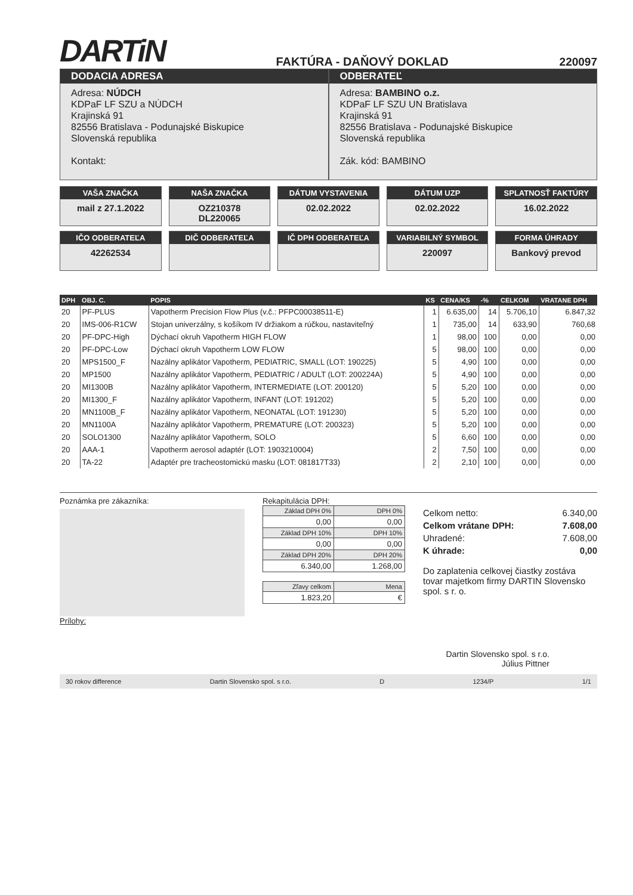DARTiN
FAKTÚRA - DAŇOVÝ DOKLAD
220097
DODACIA ADRESA
Adresa: NÚDCH
KDPaF LF SZU a NÚDCH
Krajinská 91
82556 Bratislava - Podunajské Biskupice
Slovenská republika
Kontakt:
ODBERATEĽ
Adresa: BAMBINO o.z.
KDPaF LF SZU UN Bratislava
Krajinská 91
82556 Bratislava - Podunajské Biskupice
Slovenská republika
Zák. kód: BAMBINO
VAŠA ZNAČKA
mail z 27.1.2022
NAŠA ZNAČKA
OZ210378
DL220065
DÁTUM VYSTAVENIA
02.02.2022
DÁTUM UZP
02.02.2022
SPLATNOSŤ FAKTÚRY
16.02.2022
IČO ODBERATEĽA
42262534
DIČ ODBERATEĽA
IČ DPH ODBERATEĽA
VARIABILNÝ SYMBOL
220097
FORMA ÚHRADY
Bankový prevod
| DPH | OBJ. C. | POPIS | KS | CENA/KS | -% | CELKOM | VRATANE DPH |
| --- | --- | --- | --- | --- | --- | --- | --- |
| 20 | PF-PLUS | Vapotherm Precision Flow Plus (v.č.: PFPC00038511-E) | 1 | 6.635,00 | 14 | 5.706,10 | 6.847,32 |
| 20 | IMS-006-R1CW | Stojan univerzálny, s košíkom IV držiakom a rúčkou, nastaviteľný | 1 | 735,00 | 14 | 633,90 | 760,68 |
| 20 | PF-DPC-High | Dýchací okruh Vapotherm HIGH FLOW | 1 | 98,00 | 100 | 0,00 | 0,00 |
| 20 | PF-DPC-Low | Dýchací okruh Vapotherm LOW FLOW | 5 | 98,00 | 100 | 0,00 | 0,00 |
| 20 | MPS1500_F | Nazálny aplikátor Vapotherm, PEDIATRIC, SMALL (LOT: 190225) | 5 | 4,90 | 100 | 0,00 | 0,00 |
| 20 | MP1500 | Nazálny aplikátor Vapotherm, PEDIATRIC / ADULT (LOT: 200224A) | 5 | 4,90 | 100 | 0,00 | 0,00 |
| 20 | MI1300B | Nazálny aplikátor Vapotherm, INTERMEDIATE (LOT: 200120) | 5 | 5,20 | 100 | 0,00 | 0,00 |
| 20 | MI1300_F | Nazálny aplikátor Vapotherm, INFANT (LOT: 191202) | 5 | 5,20 | 100 | 0,00 | 0,00 |
| 20 | MN1100B_F | Nazálny aplikátor Vapotherm, NEONATAL (LOT: 191230) | 5 | 5,20 | 100 | 0,00 | 0,00 |
| 20 | MN1100A | Nazálny aplikátor Vapotherm, PREMATURE (LOT: 200323) | 5 | 5,20 | 100 | 0,00 | 0,00 |
| 20 | SOLO1300 | Nazálny aplikátor Vapotherm, SOLO | 5 | 6,60 | 100 | 0,00 | 0,00 |
| 20 | AAA-1 | Vapotherm aerosol adaptér (LOT: 1903210004) | 2 | 7,50 | 100 | 0,00 | 0,00 |
| 20 | TA-22 | Adaptér pre tracheostomickú masku (LOT: 081817T33) | 2 | 2,10 | 100 | 0,00 | 0,00 |
Poznámka pre zákazníka:
Prílohy:
Rekapitulácia DPH:
| Základ DPH 0% | DPH 0% |
| 0,00 | 0,00 |
| Základ DPH 10% | DPH 10% |
| 0,00 | 0,00 |
| Základ DPH 20% | DPH 20% |
| 6.340,00 | 1.268,00 |
| Zľavy celkom | Mena |
| 1.823,20 | € |
Celkom netto: 6.340,00
Celkom vrátane DPH: 7.608,00
Uhradené: 7.608,00
K úhrade: 0,00
Do zaplatenia celkovej čiastky zostáva tovar majetkom firmy DARTIN Slovensko spol. s r. o.
Dartin Slovensko spol. s r.o.
Július Pittner
30 rokov difference Dartin Slovensko spol. s r.o. D 1234/P 1/1